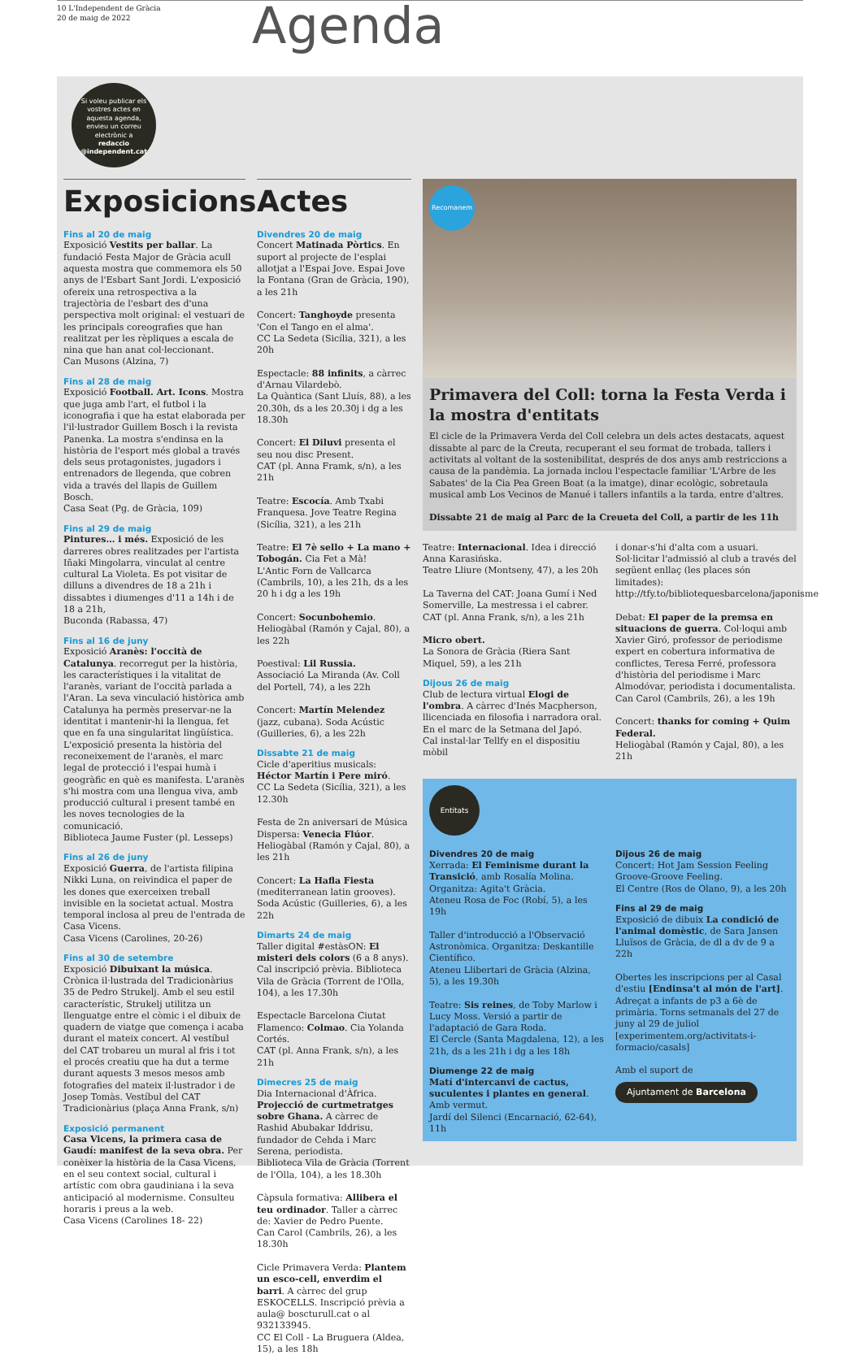10 L'Independent de Gràcia
20 de maig de 2022
Agenda
Si voleu publicar els vostres actes en aquesta agenda, envieu un correu electrònic a redaccio @independent.cat
Exposicions
Fins al 20 de maig
Exposició Vestits per ballar. La fundació Festa Major de Gràcia acull aquesta mostra que commemora els 50 anys de l'Esbart Sant Jordi. L'exposició ofereix una retrospectiva a la trajectòria de l'esbart des d'una perspectiva molt original: el vestuari de les principals coreografies que han realitzat per les rèpliques a escala de nina que han anat col·leccionant.
Can Musons (Alzina, 7)
Fins al 28 de maig
Exposició Football. Art. Icons. Mostra que juga amb l'art, el futbol i la iconografia i que ha estat elaborada per l'il·lustrador Guillem Bosch i la revista Panenka. La mostra s'endinsa en la història de l'esport més global a través dels seus protagonistes, jugadors i entrenadors de llegenda, que cobren vida a través del llapis de Guillem Bosch.
Casa Seat (Pg. de Gràcia, 109)
Fins al 29 de maig
Pintures… i més. Exposició de les darreres obres realitzades per l'artista Iñaki Mingolarra, vinculat al centre cultural La Violeta. Es pot visitar de dilluns a divendres de 18 a 21h i dissabtes i diumenges d'11 a 14h i de 18 a 21h,
Buconda (Rabassa, 47)
Fins al 16 de juny
Exposició Aranès: l'occità de Catalunya. recorregut per la història, les característiques i la vitalitat de l'aranès, variant de l'occità parlada a l'Aran. La seva vinculació històrica amb Catalunya ha permès preservar-ne la identitat i mantenir-hi la llengua, fet que en fa una singularitat lingüística. L'exposició presenta la història del reconeixement de l'aranès, el marc legal de protecció i l'espai humà i geogràfic en què es manifesta. L'aranès s'hi mostra com una llengua viva, amb producció cultural i present també en les noves tecnologies de la comunicació.
Biblioteca Jaume Fuster (pl. Lesseps)
Fins al 26 de juny
Exposició Guerra, de l'artista filipina Nikki Luna, on reivindica el paper de les dones que exerceixen treball invisible en la societat actual. Mostra temporal inclosa al preu de l'entrada de Casa Vicens.
Casa Vicens (Carolines, 20-26)
Fins al 30 de setembre
Exposició Dibuixant la música. Crònica il·lustrada del Tradicionàrius 35 de Pedro Strukelj. Amb el seu estil característic, Strukelj utilitza un llenguatge entre el còmic i el dibuix de quadern de viatge que comença i acaba durant el mateix concert. Al vestíbul del CAT trobareu un mural al fris i tot el procés creatiu que ha dut a terme durant aquests 3 mesos mesos amb fotografies del mateix il·lustrador i de Josep Tomàs. Vestíbul del CAT Tradicionàrius (plaça Anna Frank, s/n)
Exposició permanent
Casa Vicens, la primera casa de Gaudí: manifest de la seva obra. Per conèixer la història de la Casa Vicens, en el seu context social, cultural i artístic com obra gaudiniana i la seva anticipació al modernisme. Consulteu horaris i preus a la web.
Casa Vicens (Carolines 18- 22)
Actes
Divendres 20 de maig
Concert Matinada Pòrtics. En suport al projecte de l'esplai allotjat a l'Espai Jove. Espai Jove la Fontana (Gran de Gràcia, 190), a les 21h
Concert: Tanghoyde presenta 'Con el Tango en el alma'.
CC La Sedeta (Sicília, 321), a les 20h
Espectacle: 88 infinits, a càrrec d'Arnau Vilardebò.
La Quàntica (Sant Lluís, 88), a les 20.30h, ds a les 20.30j i dg a les 18.30h
Concert: El Diluvi presenta el seu nou disc Present.
CAT (pl. Anna Framk, s/n), a les 21h
Teatre: Escocía. Amb Txabi Franquesa. Jove Teatre Regina (Sicília, 321), a les 21h
Teatre: El 7è sello + La mano + Tobogán. Cia Fet a Mà!
L'Antic Forn de Vallcarca (Cambrils, 10), a les 21h, ds a les 20 h i dg a les 19h
Concert: Socunbohemio.
Heliogàbal (Ramón y Cajal, 80), a les 22h
Poestival: Lil Russia.
Associació La Miranda (Av. Coll del Portell, 74), a les 22h
Concert: Martín Melendez (jazz, cubana). Soda Acústic (Guilleries, 6), a les 22h
Dissabte 21 de maig
Cicle d'aperitius musicals: Héctor Martín i Pere miró.
CC La Sedeta (Sicília, 321), a les 12.30h
Festa de 2n aniversari de Música Dispersa: Venecia Flúor.
Heliogàbal (Ramón y Cajal, 80), a les 21h
Concert: La Hafla Fiesta (mediterranean latin grooves).
Soda Acústic (Guilleries, 6), a les 22h
Dimarts 24 de maig
Taller digital #estàsON: El misteri dels colors (6 a 8 anys). Cal inscripció prèvia. Biblioteca Vila de Gràcia (Torrent de l'Olla, 104), a les 17.30h
Espectacle Barcelona Ciutat Flamenco: Colmao. Cia Yolanda Cortés.
CAT (pl. Anna Frank, s/n), a les 21h
Dimecres 25 de maig
Dia Internacional d'Àfrica. Projecció de curtmetratges sobre Ghana. A càrrec de Rashid Abubakar Iddrisu, fundador de Cehda i Marc Serena, periodista.
Biblioteca Vila de Gràcia (Torrent de l'Olla, 104), a les 18.30h
Càpsula formativa: Allibera el teu ordinador. Taller a càrrec de: Xavier de Pedro Puente.
Can Carol (Cambrils, 26), a les 18.30h
Cicle Primavera Verda: Plantem un esco-cell, enverdim el barri. A càrrec del grup ESKOCELLS. Inscripció prèvia a aula@ boscturull.cat o al 932133945.
CC El Coll - La Bruguera (Aldea, 15), a les 18h
Recomanem
Primavera del Coll: torna la Festa Verda i la mostra d'entitats
El cicle de la Primavera Verda del Coll celebra un dels actes destacats, aquest dissabte al parc de la Creuta, recuperant el seu format de trobada, tallers i activitats al voltant de la sostenibilitat, després de dos anys amb restriccions a causa de la pandèmia. La jornada inclou l'espectacle familiar 'L'Arbre de les Sabates' de la Cia Pea Green Boat (a la imatge), dinar ecològic, sobretaula musical amb Los Vecinos de Manué i tallers infantils a la tarda, entre d'altres.
Dissabte 21 de maig al Parc de la Creueta del Coll, a partir de les 11h
Teatre: Internacional. Idea i direcció Anna Karasińska.
Teatre Lliure (Montseny, 47), a les 20h
La Taverna del CAT: Joana Gumí i Ned Somerville, La mestressa i el cabrer.
CAT (pl. Anna Frank, s/n), a les 21h
Micro obert.
La Sonora de Gràcia (Riera Sant Miquel, 59), a les 21h
Dijous 26 de maig
Club de lectura virtual Elogi de l'ombra. A càrrec d'Inés Macpherson, llicenciada en filosofia i narradora oral. En el marc de la Setmana del Japó.
Cal instal·lar Tellfy en el dispositiu mòbil
i donar-s'hi d'alta com a usuari. Sol·licitar l'admissió al club a través del següent enllaç (les places són limitades): http://tfy.to/bibliotequesbarcelona/japonisme
Debat: El paper de la premsa en situacions de guerra. Col·loqui amb Xavier Giró, professor de periodisme expert en cobertura informativa de conflictes, Teresa Ferré, professora d'història del periodisme i Marc Almodóvar, periodista i documentalista.
Can Carol (Cambrils, 26), a les 19h
Concert: thanks for coming + Quim Federal.
Heliogàbal (Ramón y Cajal, 80), a les 21h
Entitats
Divendres 20 de maig
Xerrada: El Feminisme durant la Transició, amb Rosalía Molina. Organitza: Agita't Gràcia.
Ateneu Rosa de Foc (Robí, 5), a les 19h
Taller d'introducció a l'Observació Astronòmica. Organitza: Deskantille Científico.
Ateneu Llibertari de Gràcia (Alzina, 5), a les 19.30h
Teatre: Sis reines, de Toby Marlow i Lucy Moss. Versió a partir de l'adaptació de Gara Roda.
El Cercle (Santa Magdalena, 12), a les 21h, ds a les 21h i dg a les 18h
Diumenge 22 de maig
Matí d'intercanvi de cactus, suculentes i plantes en general. Amb vermut.
Jardí del Silenci (Encarnació, 62-64), 11h
Dijous 26 de maig
Concert: Hot Jam Session Feeling Groove-Groove Feeling.
El Centre (Ros de Olano, 9), a les 20h
Fins al 29 de maig
Exposició de dibuix La condició de l'animal domèstic, de Sara Jansen
Lluïsos de Gràcia, de dl a dv de 9 a 22h
Obertes les inscripcions per al Casal d'estiu [Endinsa't al món de l'art]. Adreçat a infants de p3 a 6è de primària. Torns setmanals del 27 de juny al 29 de juliol
[experimentem.org/activitats-i-formacio/casals]
Amb el suport de
Ajuntament de Barcelona